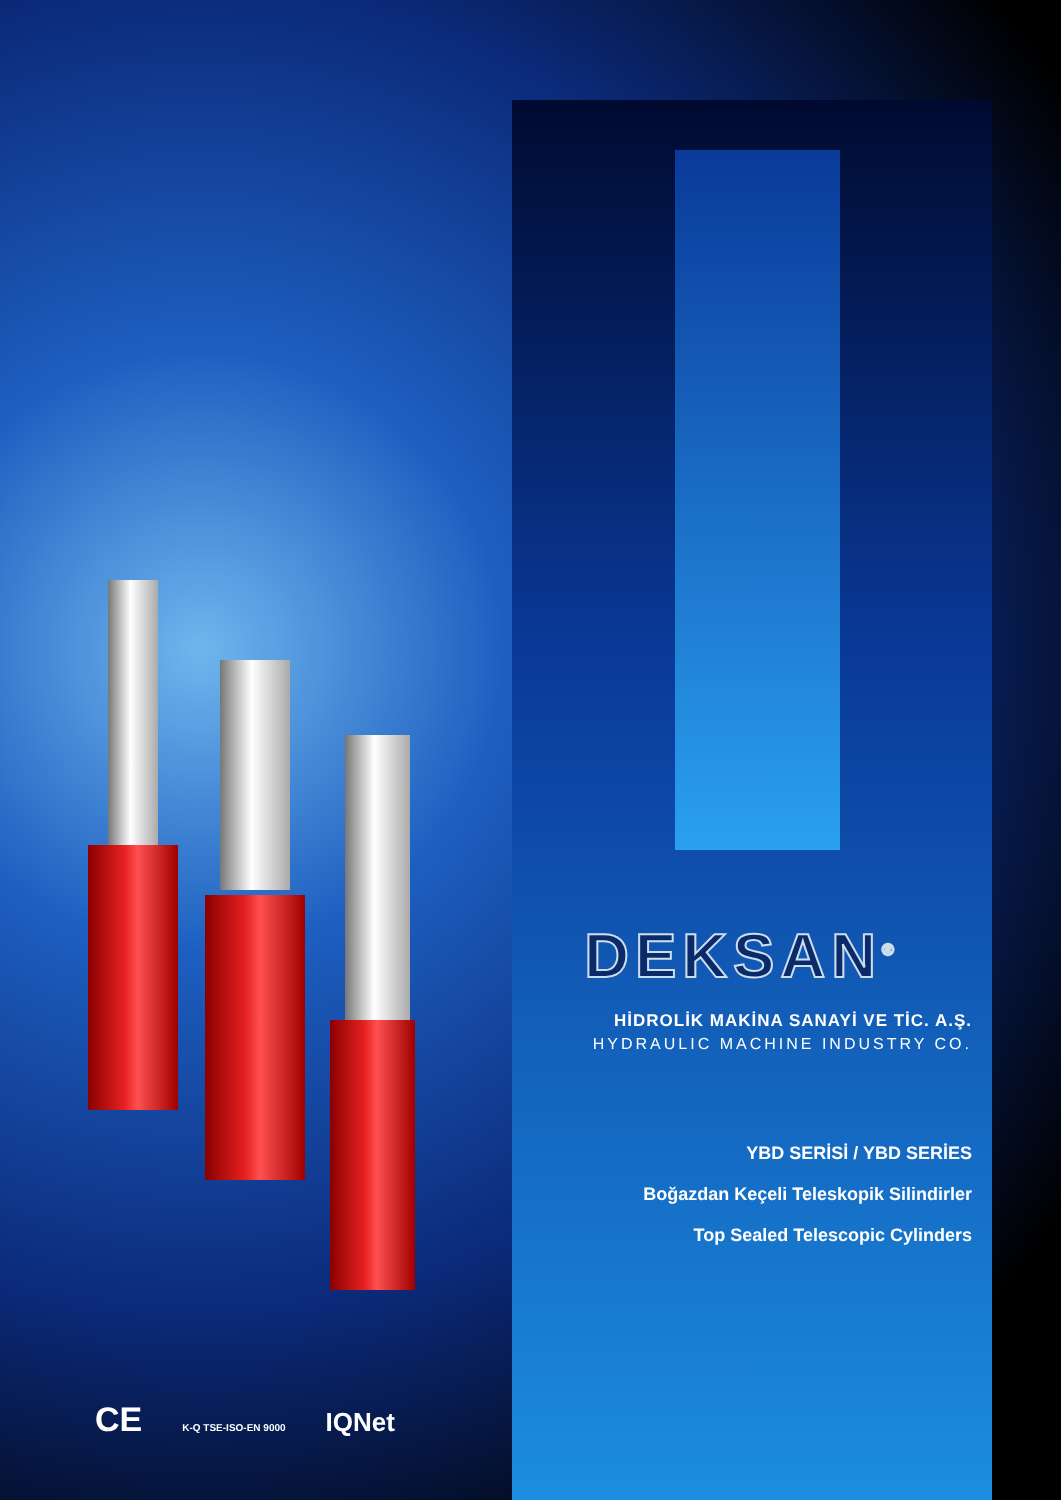DEKSAN<sup>®</sup>
HİDROLİK MAKİNA SANAYİ VE TİC. A.Ş.
HYDRAULIC MACHINE INDUSTRY CO.
YBD SERİSİ / YBD SERİES
Boğazdan Keçeli Teleskopik Silindirler
Top Sealed Telescopic Cylinders
CE K-Q TSE-ISO-EN 9000 IQNet